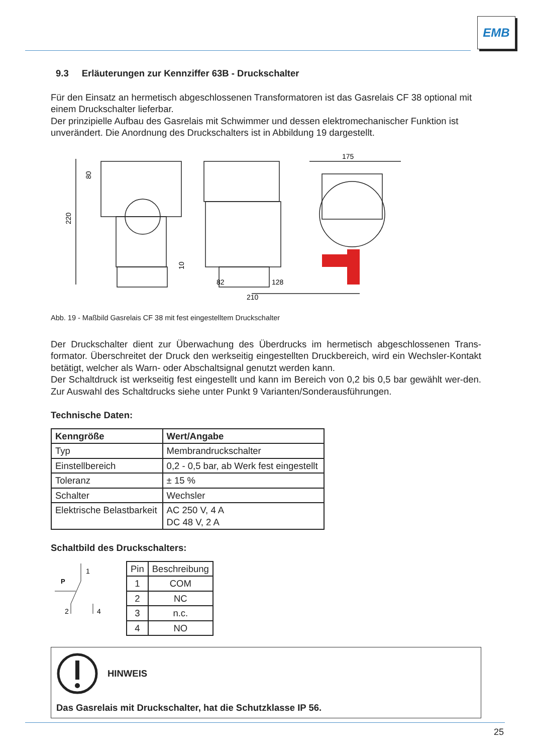EMB
9.3 Erläuterungen zur Kennziffer 63B - Druckschalter
Für den Einsatz an hermetisch abgeschlossenen Transformatoren ist das Gasrelais CF 38 optional mit einem Druckschalter lieferbar.
Der prinzipielle Aufbau des Gasrelais mit Schwimmer und dessen elektromechanischer Funktion ist unverändert. Die Anordnung des Druckschalters ist in Abbildung 19 dargestellt.
220
80
10
175
82
128
210
Abb. 19 - Maßbild Gasrelais CF 38 mit fest eingestelltem Druckschalter
Der Druckschalter dient zur Überwachung des Überdrucks im hermetisch abgeschlossenen Trans-formator. Überschreitet der Druck den werkseitig eingestellten Druckbereich, wird ein Wechsler-Kontakt betätigt, welcher als Warn- oder Abschaltsignal genutzt werden kann.
Der Schaltdruck ist werkseitig fest eingestellt und kann im Bereich von 0,2 bis 0,5 bar gewählt wer-den. Zur Auswahl des Schaltdrucks siehe unter Punkt 9 Varianten/Sonderausführungen.
Technische Daten:
| Kenngröße | Wert/Angabe |
| --- | --- |
| Typ | Membrandruckschalter |
| Einstellbereich | 0,2 - 0,5 bar, ab Werk fest eingestellt |
| Toleranz | ± 15 % |
| Schalter | Wechsler |
| Elektrische Belastbarkeit | AC 250 V, 4 A DC 48 V, 2 A |
Schaltbild des Druckschalters:
1
P
2
4
| Pin | Beschreibung |
| --- | --- |
| 1 | COM |
| 2 | NC |
| 3 | n.c. |
| 4 | NO |
HINWEIS
Das Gasrelais mit Druckschalter, hat die Schutzklasse IP 56.
25